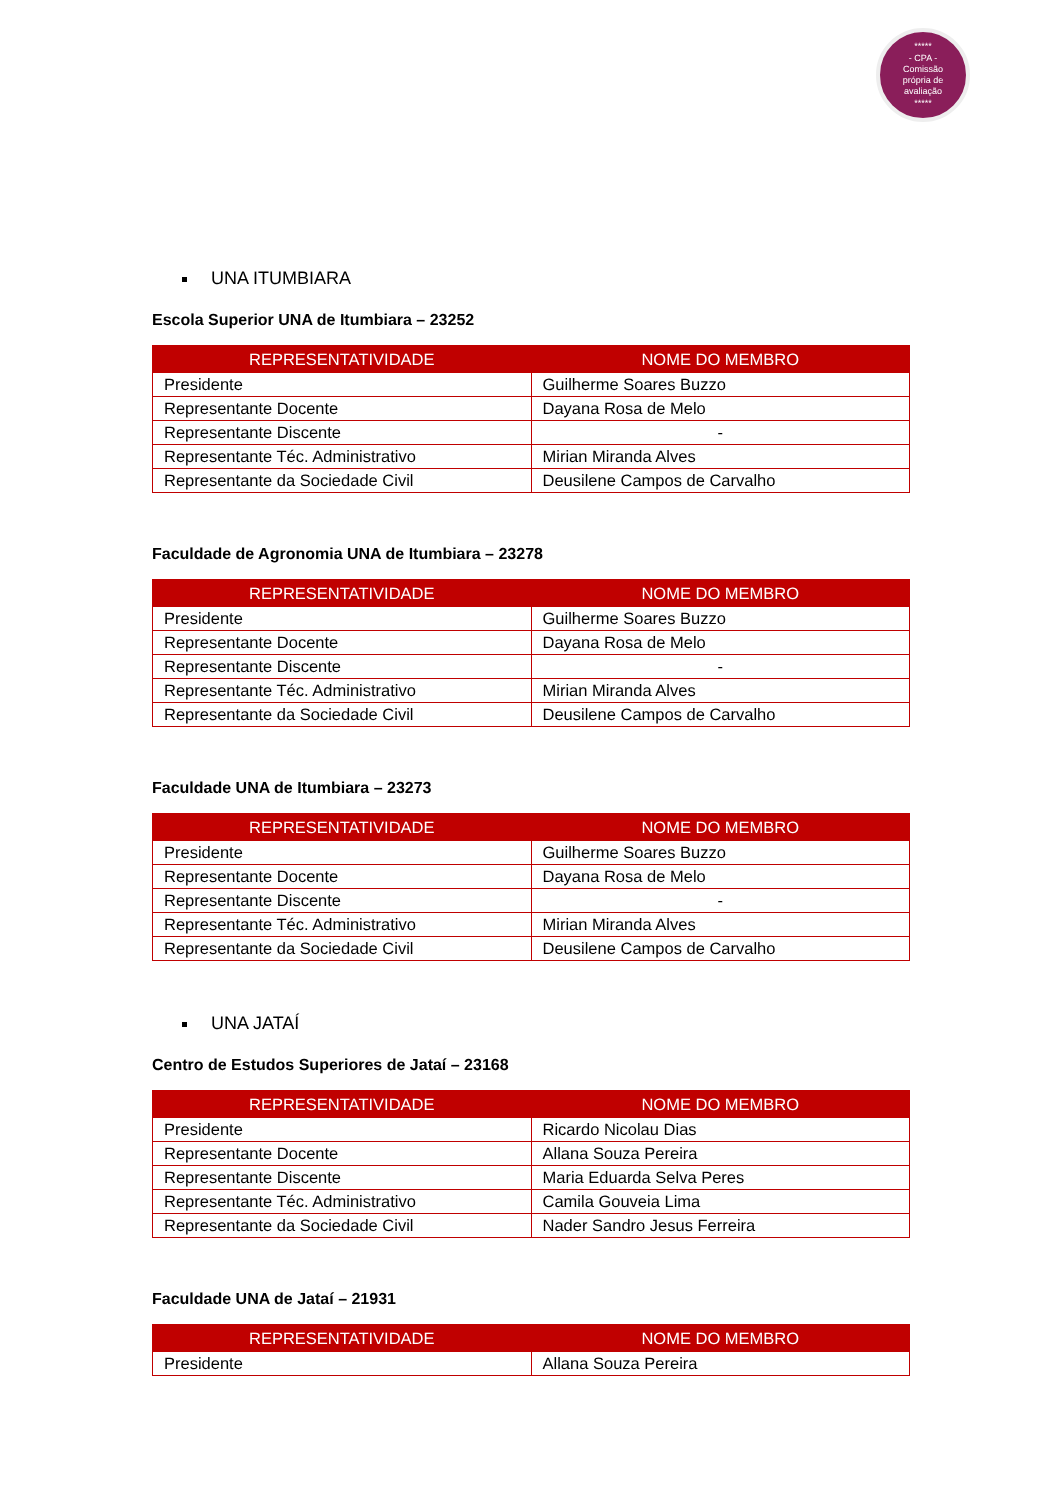*****
- CPA -
Comissão
própria de
avaliação
*****
UNA ITUMBIARA
Escola Superior UNA de Itumbiara – 23252
| REPRESENTATIVIDADE | NOME DO MEMBRO |
| --- | --- |
| Presidente | Guilherme Soares Buzzo |
| Representante Docente | Dayana Rosa de Melo |
| Representante Discente | - |
| Representante Téc. Administrativo | Mirian Miranda Alves |
| Representante da Sociedade Civil | Deusilene Campos de Carvalho |
Faculdade de Agronomia UNA de Itumbiara – 23278
| REPRESENTATIVIDADE | NOME DO MEMBRO |
| --- | --- |
| Presidente | Guilherme Soares Buzzo |
| Representante Docente | Dayana Rosa de Melo |
| Representante Discente | - |
| Representante Téc. Administrativo | Mirian Miranda Alves |
| Representante da Sociedade Civil | Deusilene Campos de Carvalho |
Faculdade UNA de Itumbiara – 23273
| REPRESENTATIVIDADE | NOME DO MEMBRO |
| --- | --- |
| Presidente | Guilherme Soares Buzzo |
| Representante Docente | Dayana Rosa de Melo |
| Representante Discente | - |
| Representante Téc. Administrativo | Mirian Miranda Alves |
| Representante da Sociedade Civil | Deusilene Campos de Carvalho |
UNA JATAÍ
Centro de Estudos Superiores de Jataí – 23168
| REPRESENTATIVIDADE | NOME DO MEMBRO |
| --- | --- |
| Presidente | Ricardo Nicolau Dias |
| Representante Docente | Allana Souza Pereira |
| Representante Discente | Maria Eduarda Selva Peres |
| Representante Téc. Administrativo | Camila Gouveia Lima |
| Representante da Sociedade Civil | Nader Sandro Jesus Ferreira |
Faculdade UNA de Jataí – 21931
| REPRESENTATIVIDADE | NOME DO MEMBRO |
| --- | --- |
| Presidente | Allana Souza Pereira |